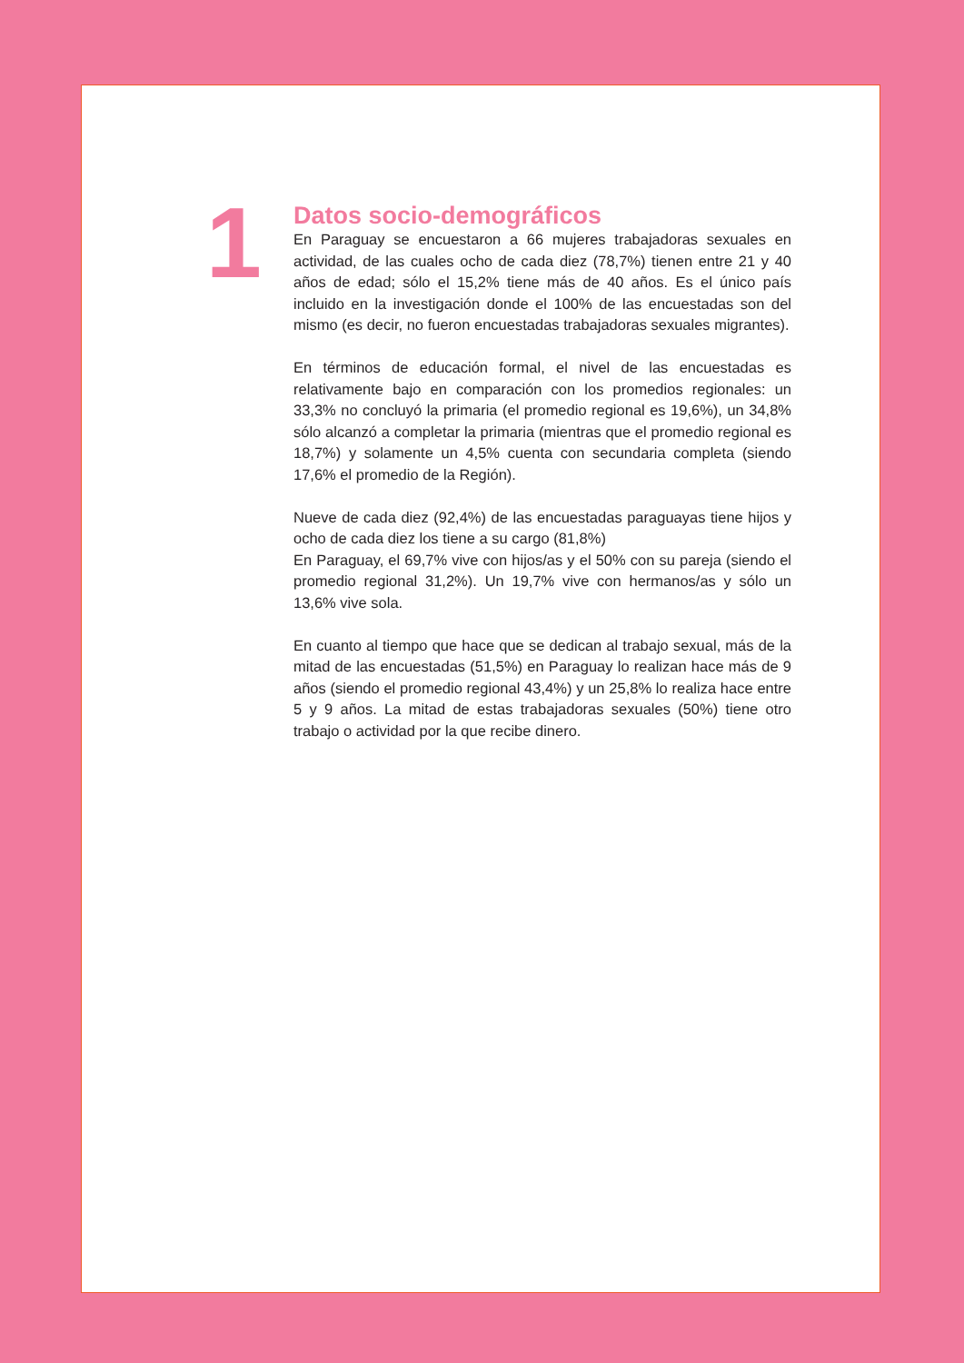1
Datos socio-demográficos
En Paraguay se encuestaron a 66 mujeres trabajadoras sexuales en actividad, de las cuales ocho de cada diez (78,7%) tienen entre 21 y 40 años de edad; sólo el 15,2% tiene más de 40 años. Es el único país incluido en la investigación donde el 100% de las encuestadas son del mismo (es decir, no fueron encuestadas trabajadoras sexuales migrantes).
En términos de educación formal, el nivel de las encuestadas es relativamente bajo en comparación con los promedios regionales: un 33,3% no concluyó la primaria (el promedio regional es 19,6%), un 34,8% sólo alcanzó a completar la primaria (mientras que el promedio regional es 18,7%) y solamente un 4,5% cuenta con secundaria completa (siendo 17,6% el promedio de la Región).
Nueve de cada diez (92,4%) de las encuestadas paraguayas tiene hijos y ocho de cada diez los tiene a su cargo (81,8%)
En Paraguay, el 69,7% vive con hijos/as y el 50% con su pareja (siendo el promedio regional 31,2%). Un 19,7% vive con hermanos/as y sólo un 13,6% vive sola.
En cuanto al tiempo que hace que se dedican al trabajo sexual, más de la mitad de las encuestadas (51,5%) en Paraguay lo realizan hace más de 9 años (siendo el promedio regional 43,4%) y un 25,8% lo realiza hace entre 5 y 9 años. La mitad de estas trabajadoras sexuales (50%) tiene otro trabajo o actividad por la que recibe dinero.